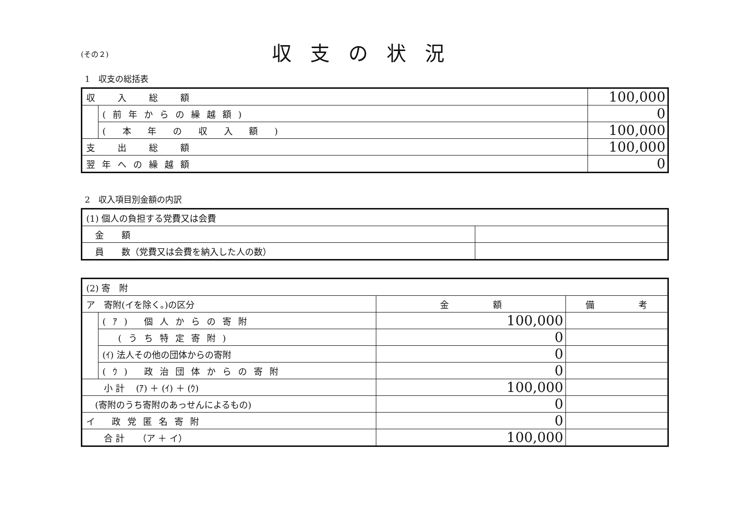(その２)
収支の状況
1　収支の総括表
| 収 入 総 額 | | 100,000 |
| | (前年からの繰越額) | 0 |
| | ( 本 年 の 収 入 額 ) | 100,000 |
| 支 出 総 額 | | 100,000 |
| 翌年への繰越額 | | 0 |
2　収入項目別金額の内訳
| (1) 個人の負担する党費又は会費 | |
| 金 額 | |
| 員 数（党費又は会費を納入した人の数） | |
| (2) 寄 附 | | | |
| ア 寄附(イを除く。)の区分 | | 金 額 | 備 考 |
| | (ｱ) 個人からの寄附 | 100,000 | |
| | (うち特定寄附) | 0 | |
| | (ｲ) 法人その他の団体からの寄附 | 0 | |
| | (ｳ) 政治団体からの寄附 | 0 | |
| 小 計 (ｱ) ＋ (ｲ) ＋ (ｳ) | | 100,000 | |
| (寄附のうち寄附のあっせんによるもの) | | 0 | |
| イ 政党匿名寄附 | | 0 | |
| 合 計 （ア ＋ イ） | | 100,000 | |